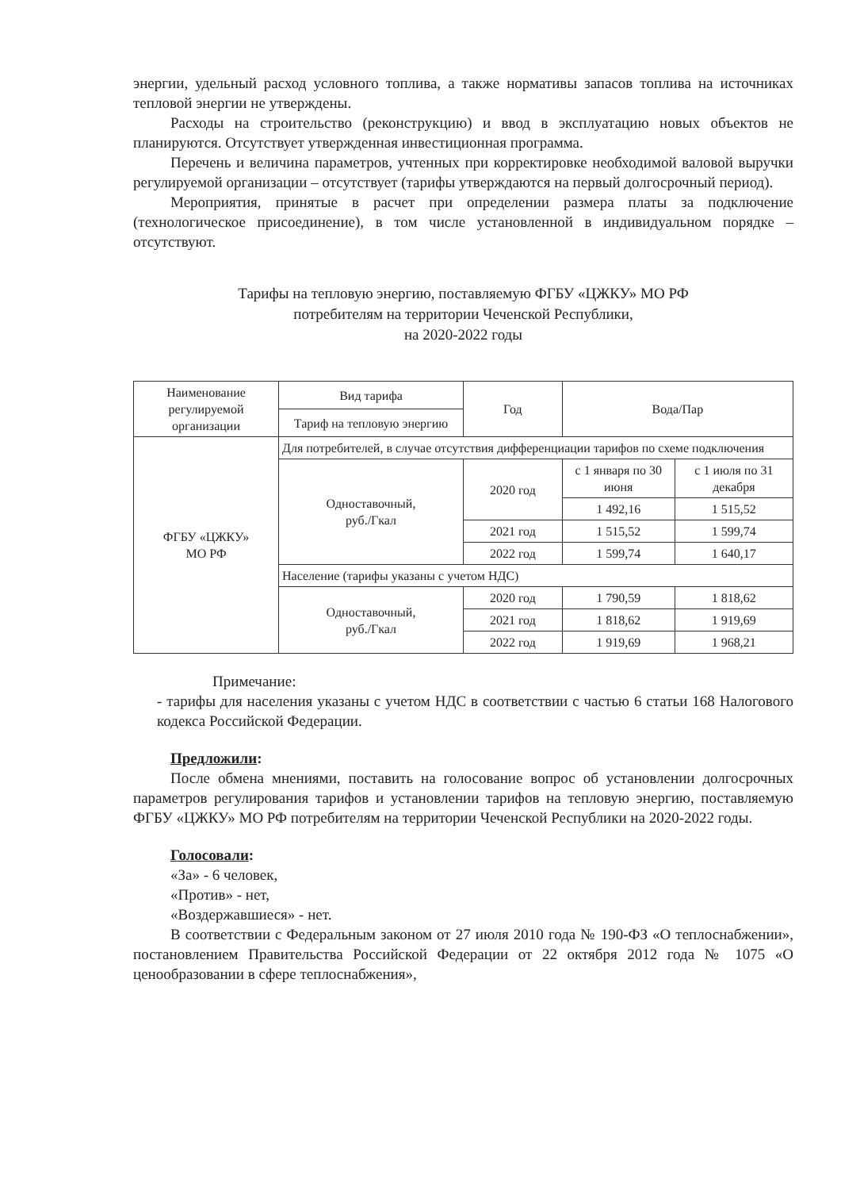энергии, удельный расход условного топлива, а также нормативы запасов топлива на источниках тепловой энергии не утверждены.
Расходы на строительство (реконструкцию) и ввод в эксплуатацию новых объектов не планируются. Отсутствует утвержденная инвестиционная программа.
Перечень и величина параметров, учтенных при корректировке необходимой валовой выручки регулируемой организации – отсутствует (тарифы утверждаются на первый долгосрочный период).
Мероприятия, принятые в расчет при определении размера платы за подключение (технологическое присоединение), в том числе установленной в индивидуальном порядке – отсутствуют.
Тарифы на тепловую энергию, поставляемую ФГБУ «ЦЖКУ» МО РФ
потребителям на территории Чеченской Республики,
на 2020-2022 годы
| Наименование регулируемой организации | Вид тарифа | Год | Вода/Пар | |
| | Тариф на тепловую энергию | | | |
| ФГБУ «ЦЖКУ» МО РФ | Для потребителей, в случае отсутствия дифференциации тарифов по схеме подключения | | | |
| | Одноставочный, руб./Гкал | 2020 год | с 1 января по 30 июня | с 1 июля по 31 декабря |
| | | | 1 492,16 | 1 515,52 |
| | | 2021 год | 1 515,52 | 1 599,74 |
| | | 2022 год | 1 599,74 | 1 640,17 |
| | Население (тарифы указаны с учетом НДС) | | | |
| | Одноставочный, руб./Гкал | 2020 год | 1 790,59 | 1 818,62 |
| | | 2021 год | 1 818,62 | 1 919,69 |
| | | 2022 год | 1 919,69 | 1 968,21 |
Примечание:
- тарифы для населения указаны с учетом НДС в соответствии с частью 6 статьи 168 Налогового кодекса Российской Федерации.
Предложили:
После обмена мнениями, поставить на голосование вопрос об установлении долгосрочных параметров регулирования тарифов и установлении тарифов на тепловую энергию, поставляемую ФГБУ «ЦЖКУ» МО РФ потребителям на территории Чеченской Республики на 2020-2022 годы.
Голосовали:
«За» - 6 человек,
«Против» - нет,
«Воздержавшиеся» - нет.
В соответствии с Федеральным законом от 27 июля 2010 года № 190-ФЗ «О теплоснабжении», постановлением Правительства Российской Федерации от 22 октября 2012 года № 1075 «О ценообразовании в сфере теплоснабжения»,